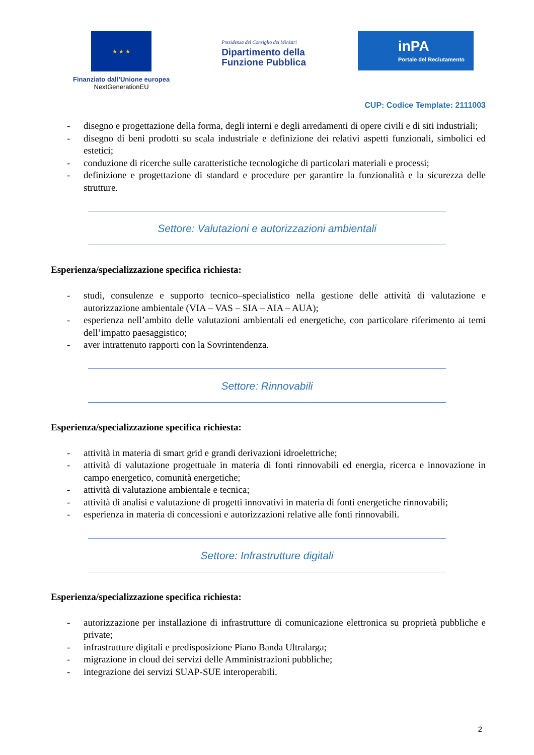★ ★ ★
Finanziato dall’Unione europea
NextGenerationEU
Presidenza del Consiglio dei Ministri
Dipartimento della
Funzione Pubblica
inPA
Portale del Reclutamento
CUP: Codice Template: 2111003
- disegno e progettazione della forma, degli interni e degli arredamenti di opere civili e di siti industriali;
- disegno di beni prodotti su scala industriale e definizione dei relativi aspetti funzionali, simbolici ed estetici;
- conduzione di ricerche sulle caratteristiche tecnologiche di particolari materiali e processi;
- definizione e progettazione di standard e procedure per garantire la funzionalità e la sicurezza delle strutture.
Settore: Valutazioni e autorizzazioni ambientali
Esperienza/specializzazione specifica richiesta:
- studi, consulenze e supporto tecnico–specialistico nella gestione delle attività di valutazione e autorizzazione ambientale (VIA – VAS – SIA – AIA – AUA);
- esperienza nell’ambito delle valutazioni ambientali ed energetiche, con particolare riferimento ai temi dell’impatto paesaggistico;
- aver intrattenuto rapporti con la Sovrintendenza.
Settore: Rinnovabili
Esperienza/specializzazione specifica richiesta:
- attività in materia di smart grid e grandi derivazioni idroelettriche;
- attività di valutazione progettuale in materia di fonti rinnovabili ed energia, ricerca e innovazione in campo energetico, comunità energetiche;
- attività di valutazione ambientale e tecnica;
- attività di analisi e valutazione di progetti innovativi in materia di fonti energetiche rinnovabili;
- esperienza in materia di concessioni e autorizzazioni relative alle fonti rinnovabili.
Settore: Infrastrutture digitali
Esperienza/specializzazione specifica richiesta:
- autorizzazione per installazione di infrastrutture di comunicazione elettronica su proprietà pubbliche e private;
- infrastrutture digitali e predisposizione Piano Banda Ultralarga;
- migrazione in cloud dei servizi delle Amministrazioni pubbliche;
- integrazione dei servizi SUAP-SUE interoperabili.
2